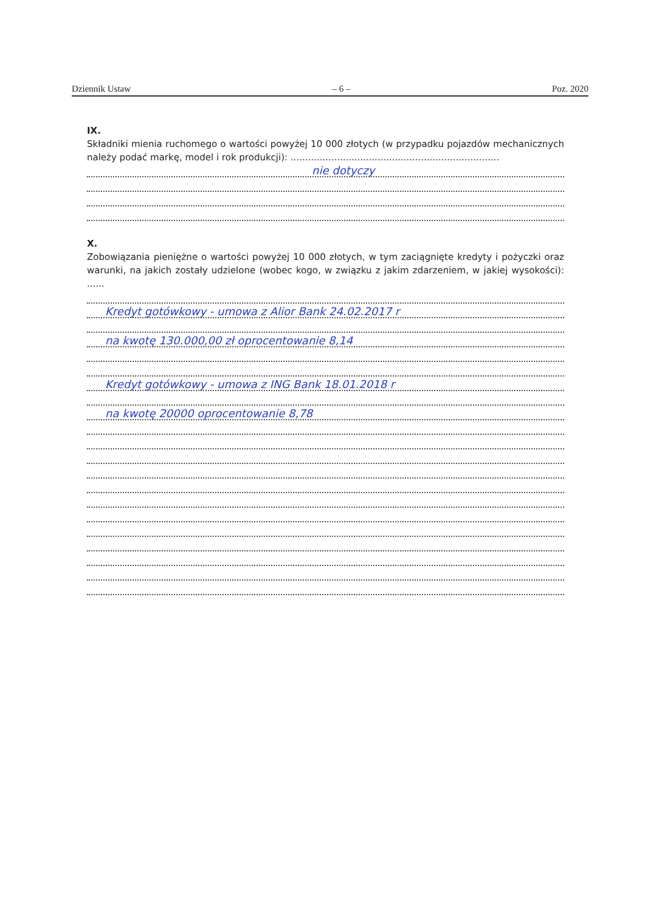Dziennik Ustaw – 6 – Poz. 2020
IX.
Składniki mienia ruchomego o wartości powyżej 10 000 złotych (w przypadku pojazdów mechanicznych należy podać markę, model i rok produkcji): ........................................................................
nie dotyczy
X.
Zobowiązania pieniężne o wartości powyżej 10 000 złotych, w tym zaciągnięte kredyty i pożyczki oraz warunki, na jakich zostały udzielone (wobec kogo, w związku z jakim zdarzeniem, w jakiej wysokości): ......
Kredyt gotówkowy - umowa z Alior Bank 24.02.2017 r
na kwotę 130.000,00 zł oprocentowanie 8,14
Kredyt gotówkowy - umowa z ING Bank 18.01.2018 r
na kwotę 20000 oprocentowanie 8,78